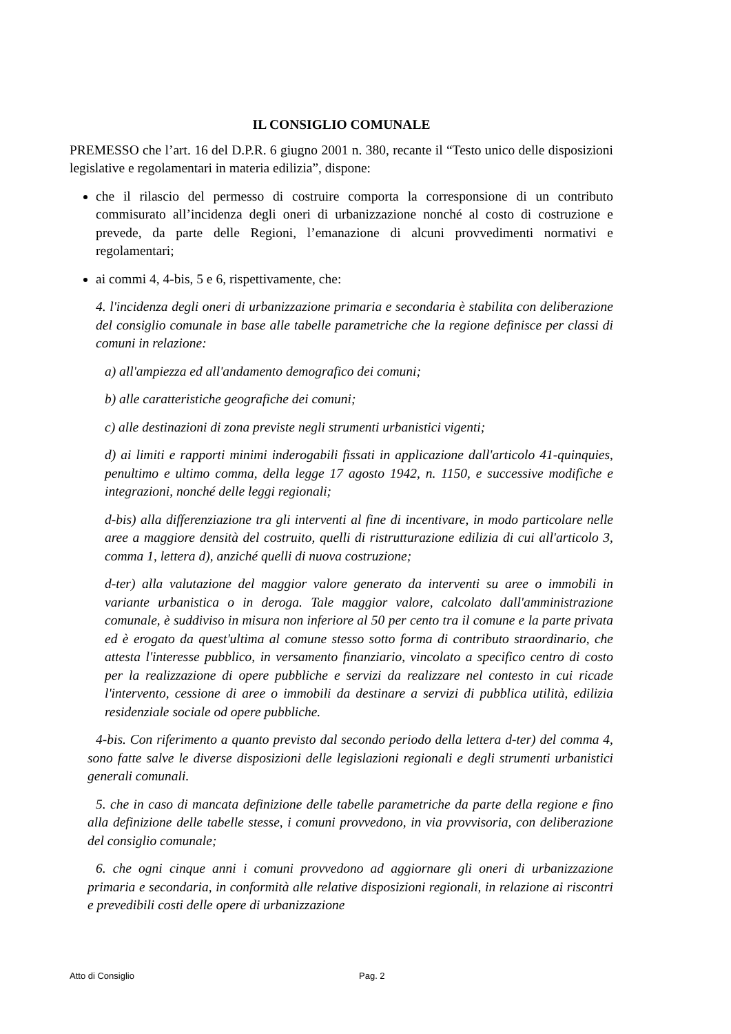IL CONSIGLIO COMUNALE
PREMESSO che l’art. 16 del D.P.R. 6 giugno 2001 n. 380, recante il “Testo unico delle disposizioni legislative e regolamentari in materia edilizia”, dispone:
che il rilascio del permesso di costruire comporta la corresponsione di un contributo commisurato all’incidenza degli oneri di urbanizzazione nonché al costo di costruzione e prevede, da parte delle Regioni, l’emanazione di alcuni provvedimenti normativi e regolamentari;
ai commi 4, 4-bis, 5 e 6, rispettivamente, che:
4. l'incidenza degli oneri di urbanizzazione primaria e secondaria è stabilita con deliberazione del consiglio comunale in base alle tabelle parametriche che la regione definisce per classi di comuni in relazione:
a) all'ampiezza ed all'andamento demografico dei comuni;
b) alle caratteristiche geografiche dei comuni;
c) alle destinazioni di zona previste negli strumenti urbanistici vigenti;
d) ai limiti e rapporti minimi inderogabili fissati in applicazione dall'articolo 41-quinquies, penultimo e ultimo comma, della legge 17 agosto 1942, n. 1150, e successive modifiche e integrazioni, nonché delle leggi regionali;
d-bis) alla differenziazione tra gli interventi al fine di incentivare, in modo particolare nelle aree a maggiore densità del costruito, quelli di ristrutturazione edilizia di cui all'articolo 3, comma 1, lettera d), anziché quelli di nuova costruzione;
d-ter) alla valutazione del maggior valore generato da interventi su aree o immobili in variante urbanistica o in deroga. Tale maggior valore, calcolato dall'amministrazione comunale, è suddiviso in misura non inferiore al 50 per cento tra il comune e la parte privata ed è erogato da quest'ultima al comune stesso sotto forma di contributo straordinario, che attesta l'interesse pubblico, in versamento finanziario, vincolato a specifico centro di costo per la realizzazione di opere pubbliche e servizi da realizzare nel contesto in cui ricade l'intervento, cessione di aree o immobili da destinare a servizi di pubblica utilità, edilizia residenziale sociale od opere pubbliche.
4-bis. Con riferimento a quanto previsto dal secondo periodo della lettera d-ter) del comma 4, sono fatte salve le diverse disposizioni delle legislazioni regionali e degli strumenti urbanistici generali comunali.
5. che in caso di mancata definizione delle tabelle parametriche da parte della regione e fino alla definizione delle tabelle stesse, i comuni provvedono, in via provvisoria, con deliberazione del consiglio comunale;
6. che ogni cinque anni i comuni provvedono ad aggiornare gli oneri di urbanizzazione primaria e secondaria, in conformità alle relative disposizioni regionali, in relazione ai riscontri e prevedibili costi delle opere di urbanizzazione
Atto di Consiglio Pag. 2